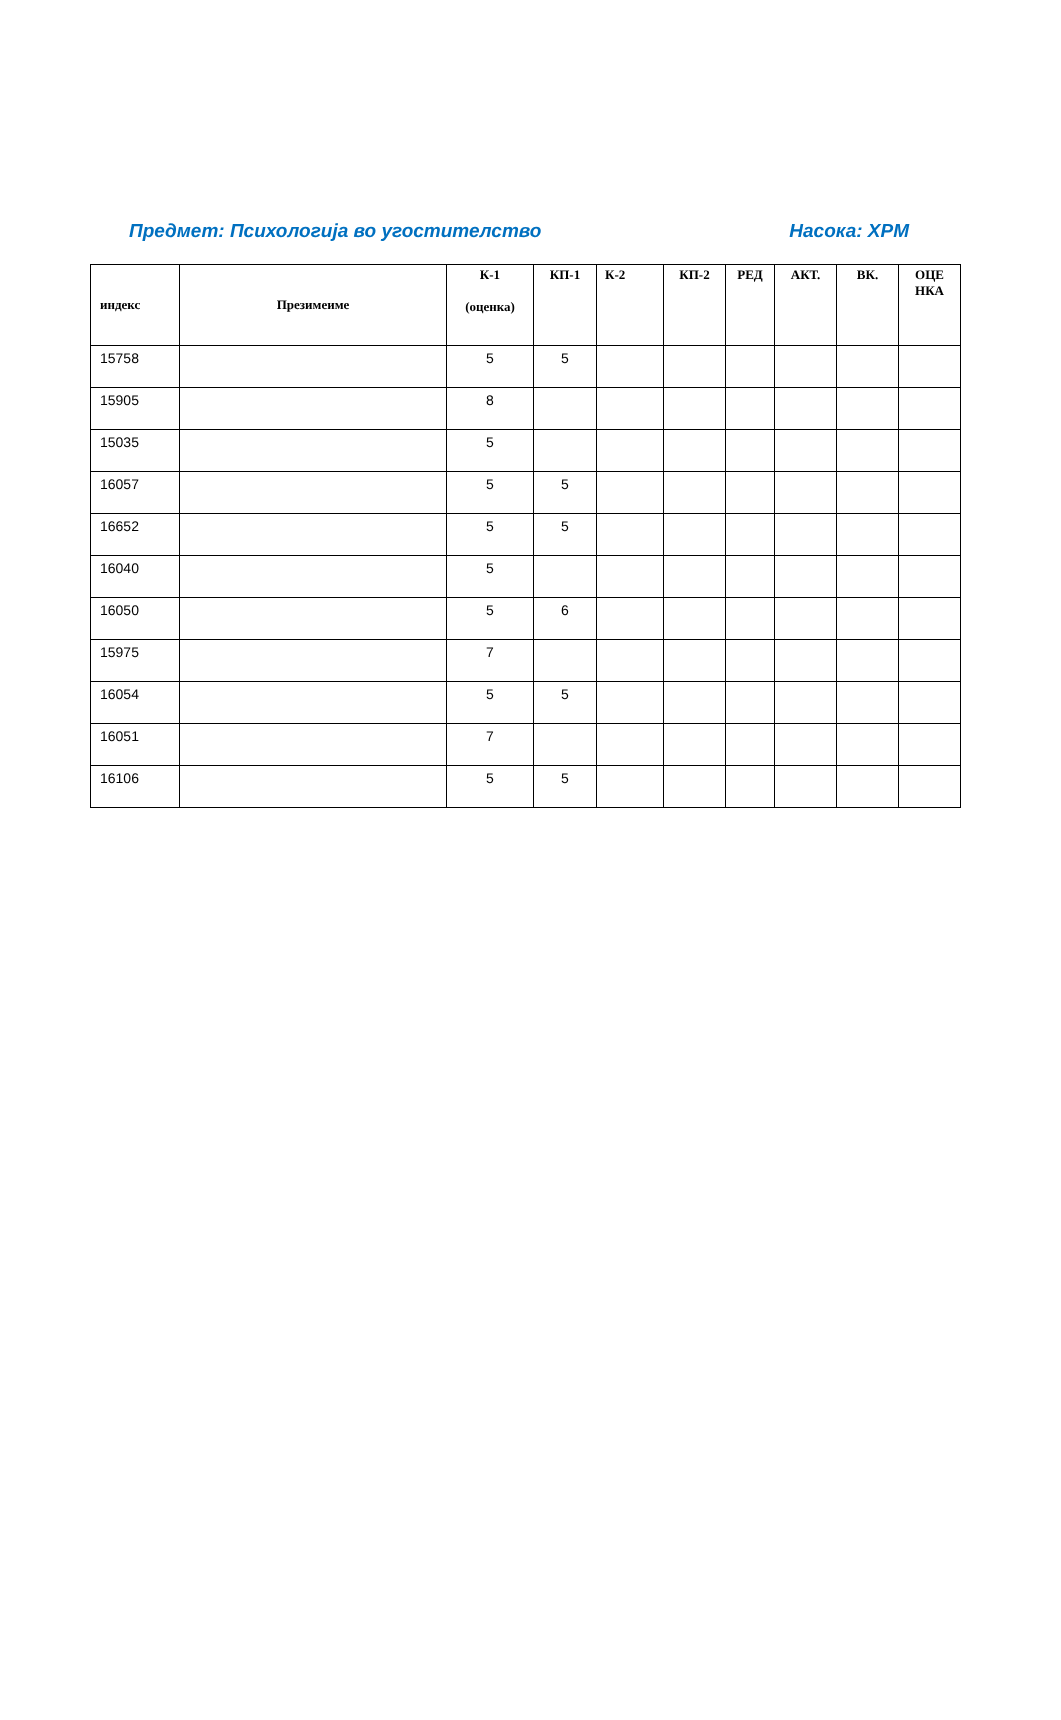Предмет: Психологија во угостителство Насока: ХРМ
| индекс | Презимеиме | К-1 (оценка) | КП-1 | К-2 | КП-2 | РЕД | АКТ. | ВК. | ОЦЕ НКА |
| --- | --- | --- | --- | --- | --- | --- | --- | --- | --- |
| 15758 | | 5 | 5 | | | | | | |
| 15905 | | 8 | | | | | | | |
| 15035 | | 5 | | | | | | | |
| 16057 | | 5 | 5 | | | | | | |
| 16652 | | 5 | 5 | | | | | | |
| 16040 | | 5 | | | | | | | |
| 16050 | | 5 | 6 | | | | | | |
| 15975 | | 7 | | | | | | | |
| 16054 | | 5 | 5 | | | | | | |
| 16051 | | 7 | | | | | | | |
| 16106 | | 5 | 5 | | | | | | |